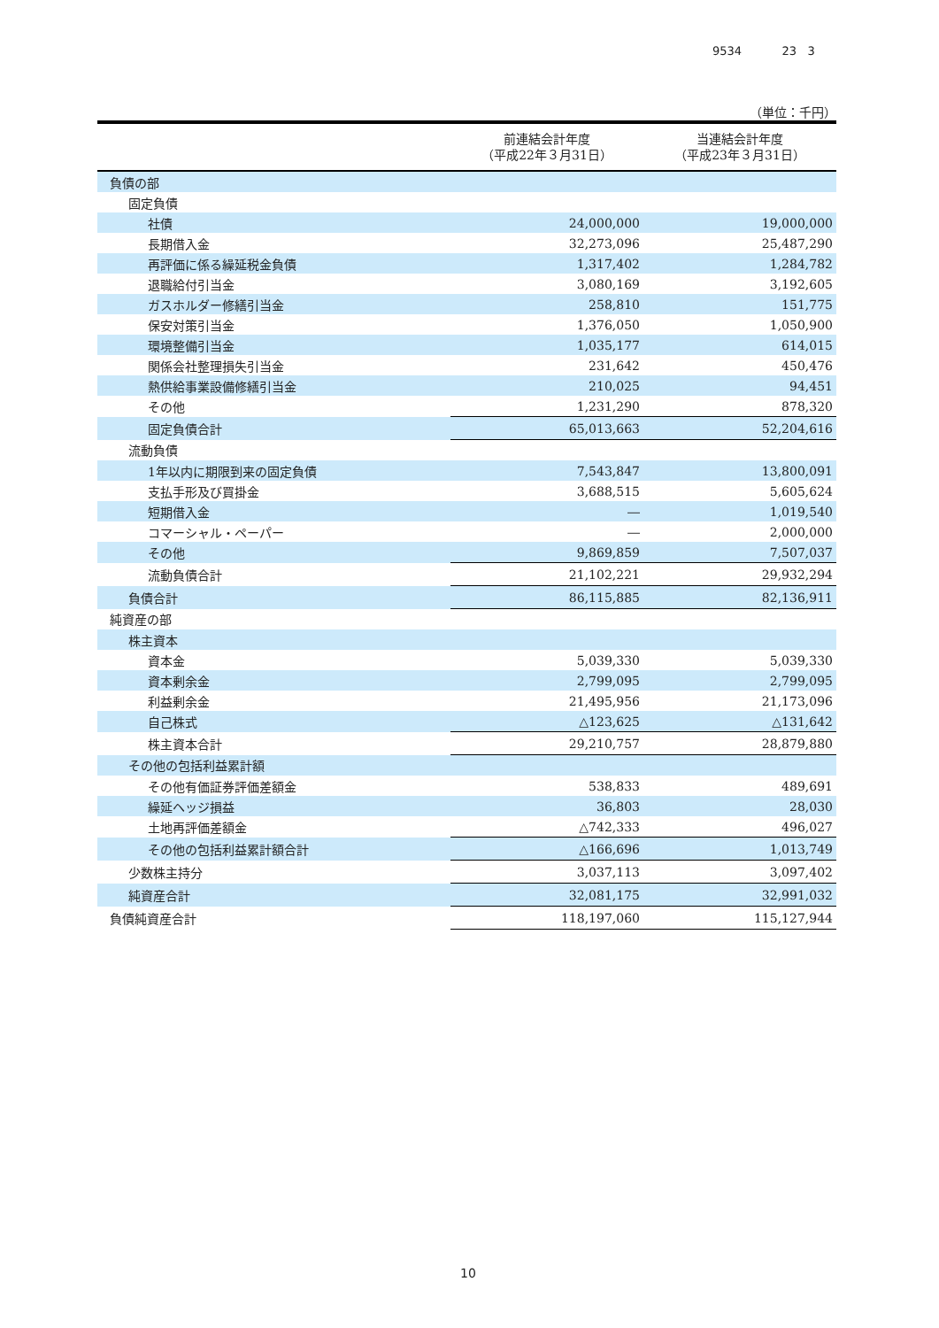9534 23 3
（単位：千円）
| | 前連結会計年度 （平成22年３月31日） | 当連結会計年度 （平成23年３月31日） |
| --- | --- | --- |
| 負債の部 | | |
| 固定負債 | | |
| 社債 | 24,000,000 | 19,000,000 |
| 長期借入金 | 32,273,096 | 25,487,290 |
| 再評価に係る繰延税金負債 | 1,317,402 | 1,284,782 |
| 退職給付引当金 | 3,080,169 | 3,192,605 |
| ガスホルダー修繕引当金 | 258,810 | 151,775 |
| 保安対策引当金 | 1,376,050 | 1,050,900 |
| 環境整備引当金 | 1,035,177 | 614,015 |
| 関係会社整理損失引当金 | 231,642 | 450,476 |
| 熱供給事業設備修繕引当金 | 210,025 | 94,451 |
| その他 | 1,231,290 | 878,320 |
| 固定負債合計 | 65,013,663 | 52,204,616 |
| 流動負債 | | |
| 1年以内に期限到来の固定負債 | 7,543,847 | 13,800,091 |
| 支払手形及び買掛金 | 3,688,515 | 5,605,624 |
| 短期借入金 | ― | 1,019,540 |
| コマーシャル・ペーパー | ― | 2,000,000 |
| その他 | 9,869,859 | 7,507,037 |
| 流動負債合計 | 21,102,221 | 29,932,294 |
| 負債合計 | 86,115,885 | 82,136,911 |
| 純資産の部 | | |
| 株主資本 | | |
| 資本金 | 5,039,330 | 5,039,330 |
| 資本剰余金 | 2,799,095 | 2,799,095 |
| 利益剰余金 | 21,495,956 | 21,173,096 |
| 自己株式 | △123,625 | △131,642 |
| 株主資本合計 | 29,210,757 | 28,879,880 |
| その他の包括利益累計額 | | |
| その他有価証券評価差額金 | 538,833 | 489,691 |
| 繰延ヘッジ損益 | 36,803 | 28,030 |
| 土地再評価差額金 | △742,333 | 496,027 |
| その他の包括利益累計額合計 | △166,696 | 1,013,749 |
| 少数株主持分 | 3,037,113 | 3,097,402 |
| 純資産合計 | 32,081,175 | 32,991,032 |
| 負債純資産合計 | 118,197,060 | 115,127,944 |
10